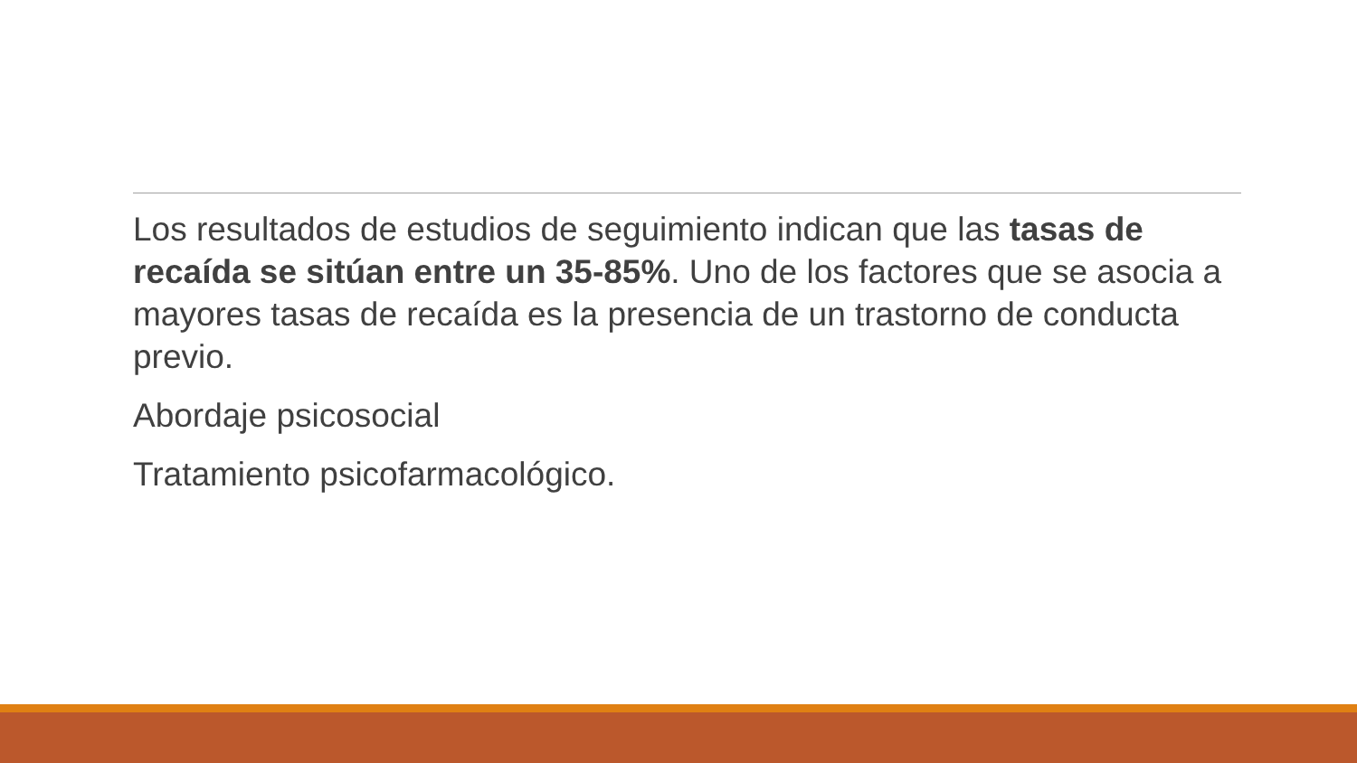Los resultados de estudios de seguimiento indican que las tasas de recaída se sitúan entre un 35-85%. Uno de los factores que se asocia a mayores tasas de recaída es la presencia de un trastorno de conducta previo.
Abordaje psicosocial
Tratamiento psicofarmacológico.